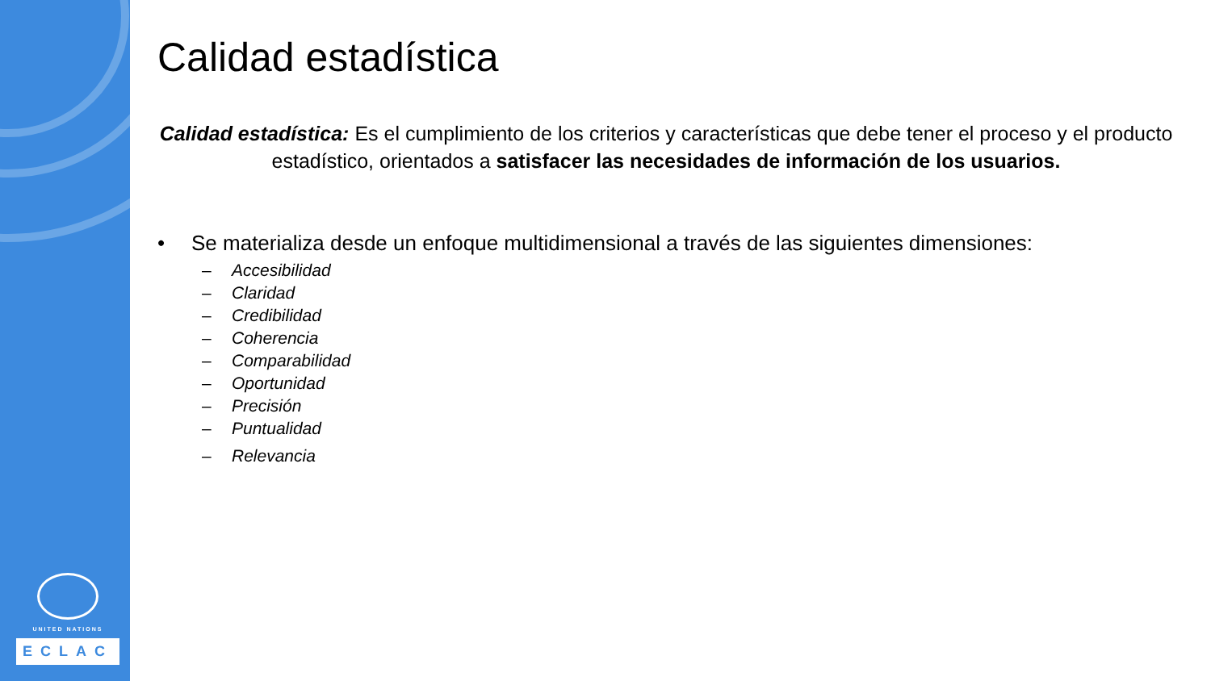UNITED NATIONS
ECLAC
Calidad estadística
Calidad estadística: Es el cumplimiento de los criterios y características que debe tener el proceso y el producto estadístico, orientados a satisfacer las necesidades de información de los usuarios.
• Se materializa desde un enfoque multidimensional a través de las siguientes dimensiones:
– Accesibilidad
– Claridad
– Credibilidad
– Coherencia
– Comparabilidad
– Oportunidad
– Precisión
– Puntualidad
– Relevancia